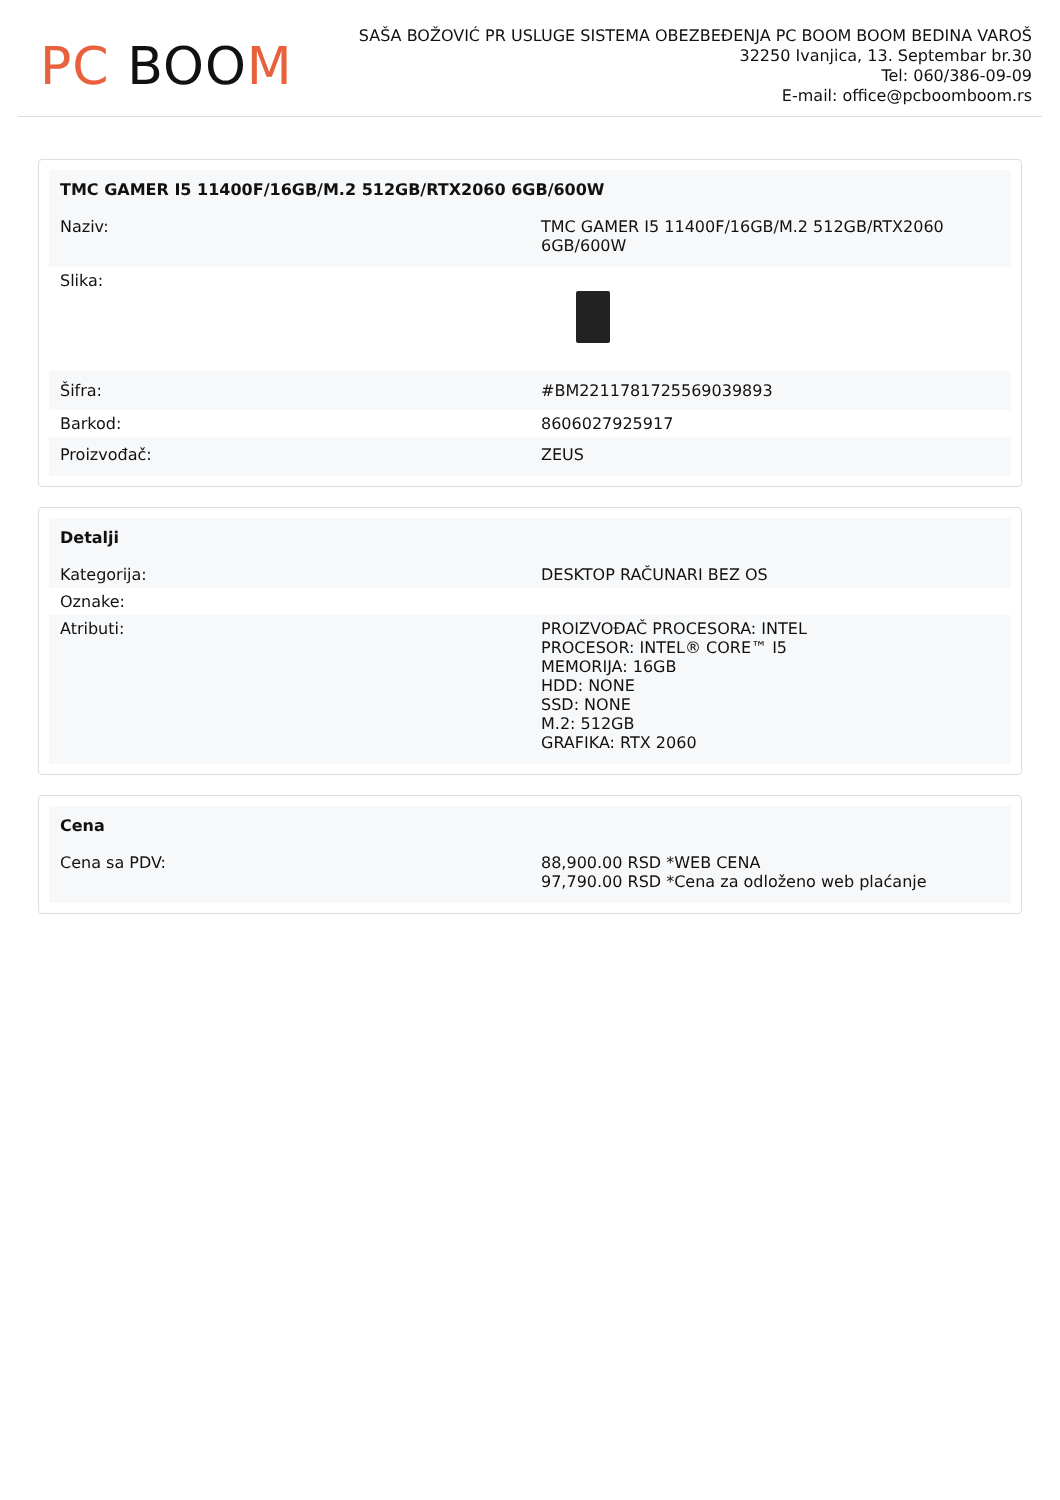PC BOO M
SAŠA BOŽOVIĆ PR USLUGE SISTEMA OBEZBEĐENJA PC BOOM BOOM BEDINA VAROŠ
32250 Ivanjica, 13. Septembar br.30
Tel: 060/386-09-09
E-mail: office@pcboomboom.rs
| TMC GAMER I5 11400F/16GB/M.2 512GB/RTX2060 6GB/600W | |
| --- | --- |
| Naziv: | TMC GAMER I5 11400F/16GB/M.2 512GB/RTX2060 6GB/600W |
| Slika: | |
| Šifra: | #BM2211781725569039893 |
| Barkod: | 8606027925917 |
| Proizvođač: | ZEUS |
| Detalji | |
| --- | --- |
| Kategorija: | DESKTOP RAČUNARI BEZ OS |
| Oznake: | |
| Atributi: | PROIZVOĐAČ PROCESORA: INTEL PROCESOR: INTEL® CORE™ I5 MEMORIJA: 16GB HDD: NONE SSD: NONE M.2: 512GB GRAFIKA: RTX 2060 |
| Cena | |
| --- | --- |
| Cena sa PDV: | 88,900.00 RSD *WEB CENA 97,790.00 RSD *Cena za odloženo web plaćanje |